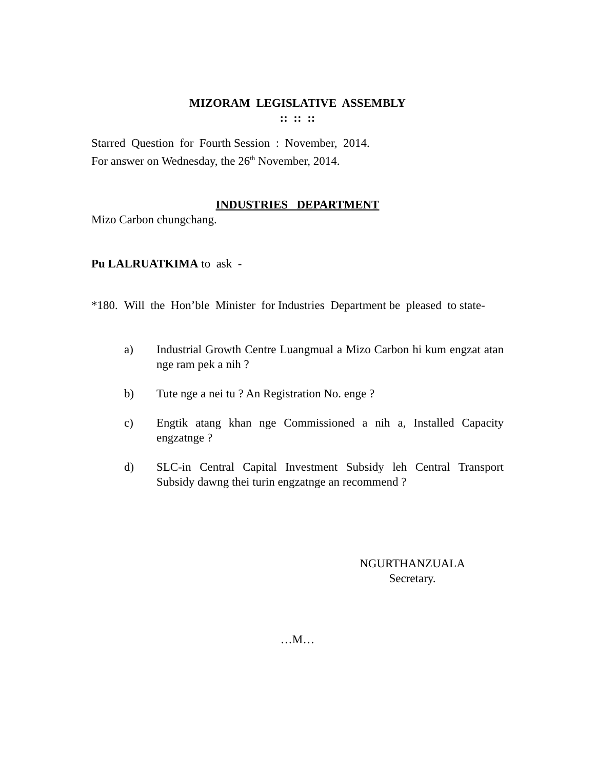MIZORAM LEGISLATIVE ASSEMBLY
:: :: ::
Starred Question for Fourth Session : November, 2014.
For answer on Wednesday, the 26<sup>th</sup> November, 2014.
INDUSTRIES DEPARTMENT
Mizo Carbon chungchang.
Pu LALRUATKIMA to ask -
*180. Will the Hon’ble Minister for Industries Department be pleased to state-
a) Industrial Growth Centre Luangmual a Mizo Carbon hi kum engzat atan nge ram pek a nih ?
b) Tute nge a nei tu ? An Registration No. enge ?
c) Engtik atang khan nge Commissioned a nih a, Installed Capacity engzatnge ?
d) SLC-in Central Capital Investment Subsidy leh Central Transport Subsidy dawng thei turin engzatnge an recommend ?
NGURTHANZUALA
Secretary.
…M…